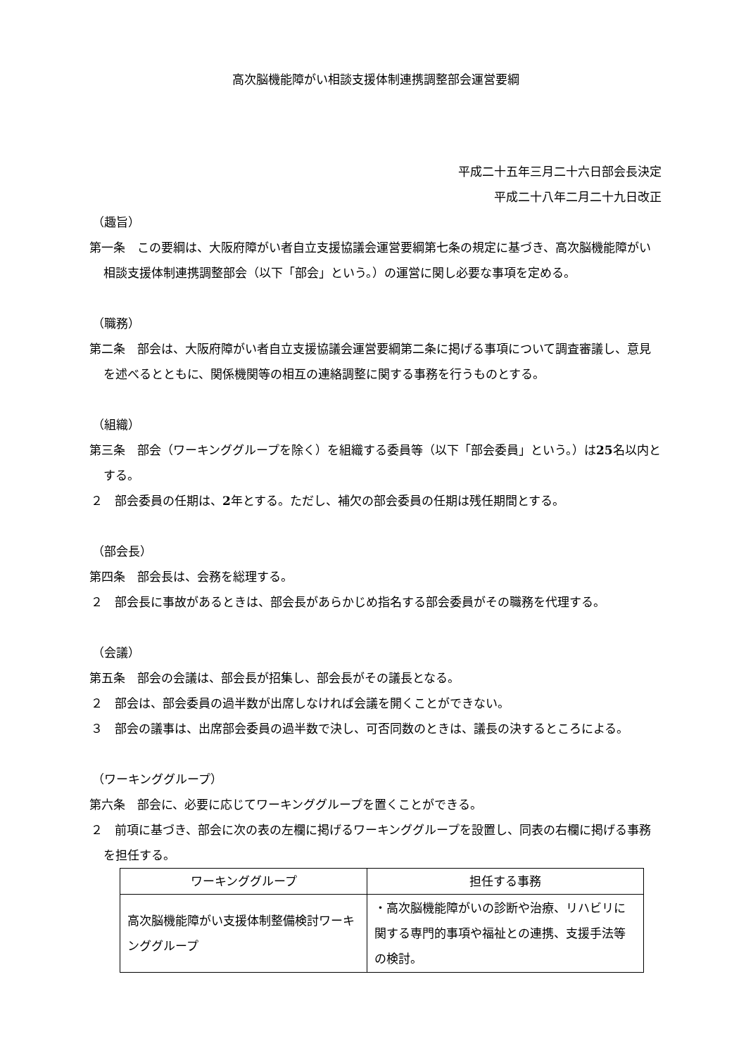高次脳機能障がい相談支援体制連携調整部会運営要綱
平成二十五年三月二十六日部会長決定
平成二十八年二月二十九日改正
（趣旨）
第一条　この要綱は、大阪府障がい者自立支援協議会運営要綱第七条の規定に基づき、高次脳機能障がい相談支援体制連携調整部会（以下「部会」という。）の運営に関し必要な事項を定める。
（職務）
第二条　部会は、大阪府障がい者自立支援協議会運営要綱第二条に掲げる事項について調査審議し、意見を述べるとともに、関係機関等の相互の連絡調整に関する事務を行うものとする。
（組織）
第三条　部会（ワーキンググループを除く）を組織する委員等（以下「部会委員」という。）は25名以内とする。
２　部会委員の任期は、2年とする。ただし、補欠の部会委員の任期は残任期間とする。
（部会長）
第四条　部会長は、会務を総理する。
２　部会長に事故があるときは、部会長があらかじめ指名する部会委員がその職務を代理する。
（会議）
第五条　部会の会議は、部会長が招集し、部会長がその議長となる。
２　部会は、部会委員の過半数が出席しなければ会議を開くことができない。
３　部会の議事は、出席部会委員の過半数で決し、可否同数のときは、議長の決するところによる。
（ワーキンググループ）
第六条　部会に、必要に応じてワーキンググループを置くことができる。
２　前項に基づき、部会に次の表の左欄に掲げるワーキンググループを設置し、同表の右欄に掲げる事務を担任する。
| ワーキンググループ | 担任する事務 |
| --- | --- |
| 高次脳機能障がい支援体制整備検討ワーキンググループ | ・高次脳機能障がいの診断や治療、リハビリに関する専門的事項や福祉との連携、支援手法等の検討。 |